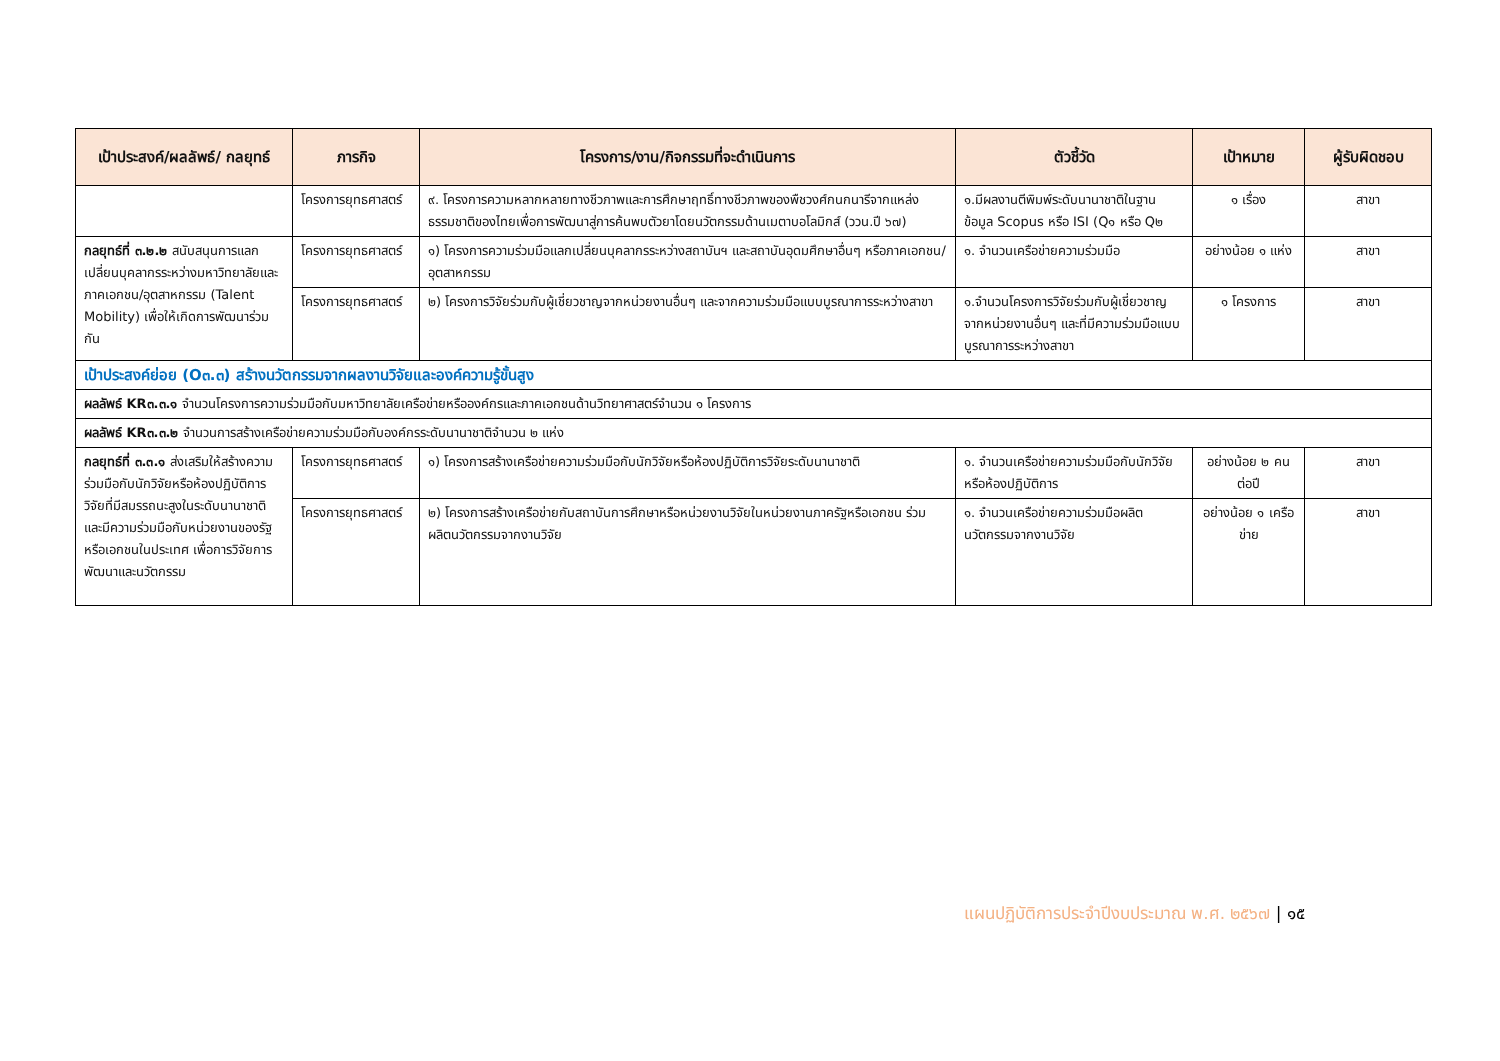| เป้าประสงค์/ผลลัพธ์/ กลยุทธ์ | ภารกิจ | โครงการ/งาน/กิจกรรมที่จะดำเนินการ | ตัวชี้วัด | เป้าหมาย | ผู้รับผิดชอบ |
| --- | --- | --- | --- | --- | --- |
| | โครงการยุทธศาสตร์ | ๙. โครงการความหลากหลายทางชีวภาพและการศึกษาฤทธิ์ทางชีวภาพของพืชวงศ์กนกนารีจากแหล่งธรรมชาติของไทยเพื่อการพัฒนาสู่การค้นพบตัวยาโดยนวัตกรรมด้านเมตาบอโลมิกส์ (ววน.ปี ๖๗) | ๑.มีผลงานตีพิมพ์ระดับนานาชาติในฐานข้อมูล Scopus หรือ ISI (Q๑ หรือ Q๒ | ๑ เรื่อง | สาขา |
| กลยุทธ์ที่ ๓.๒.๒ สนับสนุนการแลกเปลี่ยนบุคลากรระหว่างมหาวิทยาลัยและภาคเอกชน/อุตสาหกรรม (Talent Mobility) เพื่อให้เกิดการพัฒนาร่วมกัน | โครงการยุทธศาสตร์ | ๑) โครงการความร่วมมือแลกเปลี่ยนบุคลากรระหว่างสถาบันฯ และสถาบันอุดมศึกษาอื่นๆ หรือภาคเอกชน/อุตสาหกรรม | ๑. จำนวนเครือข่ายความร่วมมือ | อย่างน้อย ๑ แห่ง | สาขา |
| | โครงการยุทธศาสตร์ | ๒) โครงการวิจัยร่วมกับผู้เชี่ยวชาญจากหน่วยงานอื่นๆ และจากความร่วมมือแบบบูรณาการระหว่างสาขา | ๑.จำนวนโครงการวิจัยร่วมกับผู้เชี่ยวชาญจากหน่วยงานอื่นๆ และที่มีความร่วมมือแบบบูรณาการระหว่างสาขา | ๑ โครงการ | สาขา |
| เป้าประสงค์ย่อย (O๓.๓) สร้างนวัตกรรมจากผลงานวิจัยและองค์ความรู้ขั้นสูง | | | | | |
| ผลลัพธ์ KR๓.๓.๑ จำนวนโครงการความร่วมมือกับมหาวิทยาลัยเครือข่ายหรือองค์กรและภาคเอกชนด้านวิทยาศาสตร์จำนวน ๑ โครงการ | | | | | |
| ผลลัพธ์ KR๓.๓.๒ จำนวนการสร้างเครือข่ายความร่วมมือกับองค์กรระดับนานาชาติจำนวน ๒ แห่ง | | | | | |
| กลยุทธ์ที่ ๓.๓.๑ ส่งเสริมให้สร้างความร่วมมือกับนักวิจัยหรือห้องปฏิบัติการวิจัยที่มีสมรรถนะสูงในระดับนานาชาติ และมีความร่วมมือกับหน่วยงานของรัฐหรือเอกชนในประเทศ เพื่อการวิจัยการพัฒนาและนวัตกรรม | โครงการยุทธศาสตร์ | ๑) โครงการสร้างเครือข่ายความร่วมมือกับนักวิจัยหรือห้องปฏิบัติการวิจัยระดับนานาชาติ | ๑. จำนวนเครือข่ายความร่วมมือกับนักวิจัยหรือห้องปฏิบัติการ | อย่างน้อย ๒ คนต่อปี | สาขา |
| | โครงการยุทธศาสตร์ | ๒) โครงการสร้างเครือข่ายกับสถาบันการศึกษาหรือหน่วยงานวิจัยในหน่วยงานภาครัฐหรือเอกชน ร่วมผลิตนวัตกรรมจากงานวิจัย | ๑. จำนวนเครือข่ายความร่วมมือผลิตนวัตกรรมจากงานวิจัย | อย่างน้อย ๑ เครือข่าย | สาขา |
แผนปฏิบัติการประจำปีงบประมาณ พ.ศ. ๒๕๖๗ | ๑๕